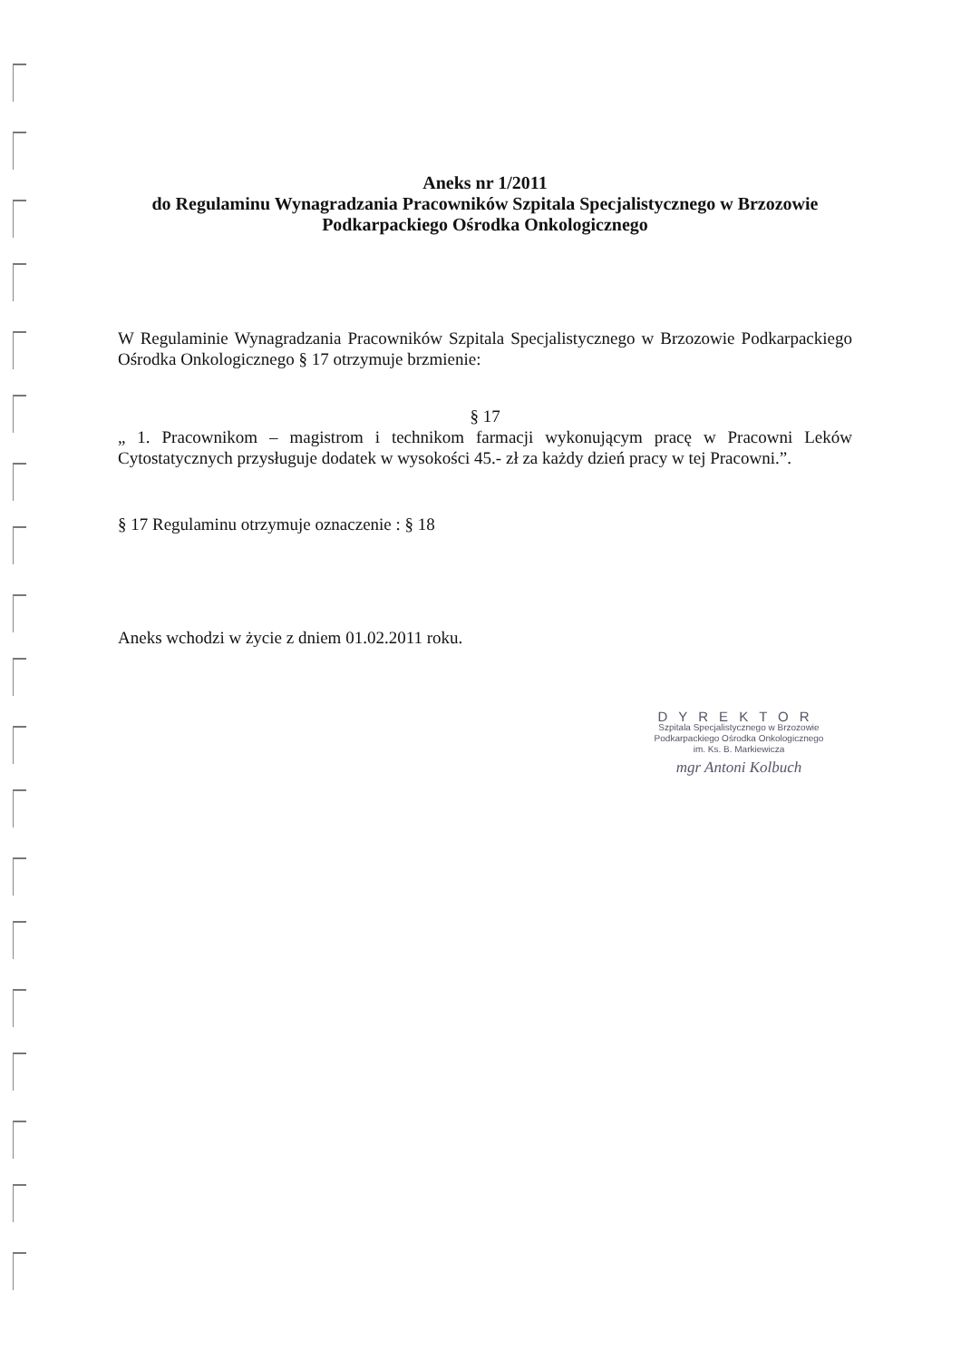Aneks nr 1/2011
do Regulaminu Wynagradzania Pracowników Szpitala Specjalistycznego w Brzozowie
Podkarpackiego Ośrodka Onkologicznego
W Regulaminie Wynagradzania Pracowników Szpitala Specjalistycznego w Brzozowie Podkarpackiego Ośrodka Onkologicznego § 17 otrzymuje brzmienie:
§ 17
„ 1. Pracownikom – magistrom i technikom farmacji wykonującym pracę w Pracowni Leków Cytostatycznych przysługuje dodatek w wysokości 45.- zł za każdy dzień pracy w tej Pracowni.”.
§ 17 Regulaminu otrzymuje oznaczenie : § 18
Aneks wchodzi w życie z dniem 01.02.2011 roku.
DYREKTOR
Szpitala Specjalistycznego w Brzozowie
Podkarpackiego Ośrodka Onkologicznego
im. Ks. B. Markiewicza
mgr Antoni Kolbuch